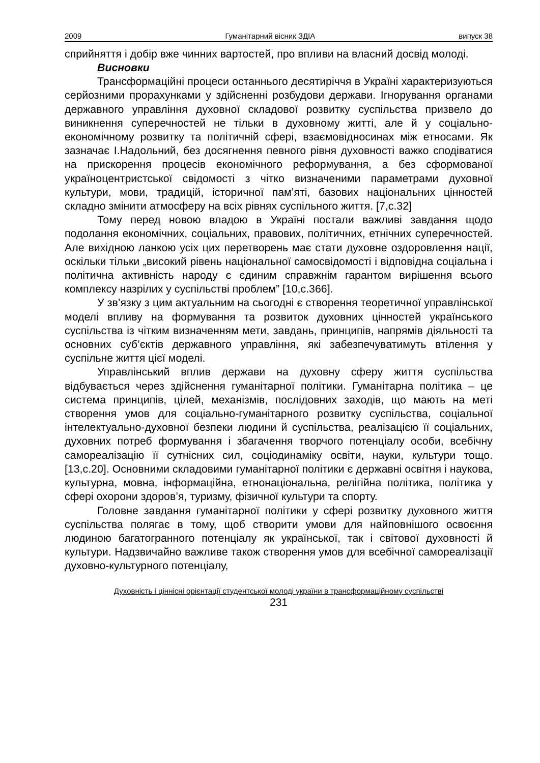2009 Гуманітарний вісник ЗДІА випуск 38
сприйняття і добір вже чинних вартостей, про впливи на власний досвід молоді.
Висновки
Трансформаційні процеси останнього десятиріччя в Україні характеризуються серйозними прорахунками у здійсненні розбудови держави. Ігнорування органами державного управління духовної складової розвитку суспільства призвело до виникнення суперечностей не тільки в духовному житті, але й у соціально-економічному розвитку та політичній сфері, взаємовідносинах між етносами. Як зазначає І.Надольний, без досягнення певного рівня духовності важко сподіватися на прискорення процесів економічного реформування, а без сформованої україноцентристської свідомості з чітко визначеними параметрами духовної культури, мови, традицій, історичної пам’яті, базових національних цінностей складно змінити атмосферу на всіх рівнях суспільного життя. [7,с.32]
Тому перед новою владою в Україні постали важливі завдання щодо подолання економічних, соціальних, правових, політичних, етнічних суперечностей. Але вихідною ланкою усіх цих перетворень має стати духовне оздоровлення нації, оскільки тільки „високий рівень національної самосвідомості і відповідна соціальна і політична активність народу є єдиним справжнім гарантом вирішення всього комплексу назрілих у суспільстві проблем” [10,с.366].
У зв’язку з цим актуальним на сьогодні є створення теоретичної управлінської моделі впливу на формування та розвиток духовних цінностей українського суспільства із чітким визначенням мети, завдань, принципів, напрямів діяльності та основних суб’єктів державного управління, які забезпечуватимуть втілення у суспільне життя цієї моделі.
Управлінський вплив держави на духовну сферу життя суспільства відбувається через здійснення гуманітарної політики. Гуманітарна політика – це система принципів, цілей, механізмів, послідовних заходів, що мають на меті створення умов для соціально-гуманітарного розвитку суспільства, соціальної інтелектуально-духовної безпеки людини й суспільства, реалізацією її соціальних, духовних потреб формування і збагачення творчого потенціалу особи, всебічну самореалізацію її сутнісних сил, соціодинаміку освіти, науки, культури тощо. [13,с.20]. Основними складовими гуманітарної політики є державні освітня і наукова, культурна, мовна, інформаційна, етнонаціональна, релігійна політика, політика у сфері охорони здоров’я, туризму, фізичної культури та спорту.
Головне завдання гуманітарної політики у сфері розвитку духовного життя суспільства полягає в тому, щоб створити умови для найповнішого освоєння людиною багатогранного потенціалу як української, так і світової духовності й культури. Надзвичайно важливе також створення умов для всебічної самореалізації духовно-культурного потенціалу,
Духовність і ціннісні орієнтації студентської молоді україни в трансформаційному суспільстві
231